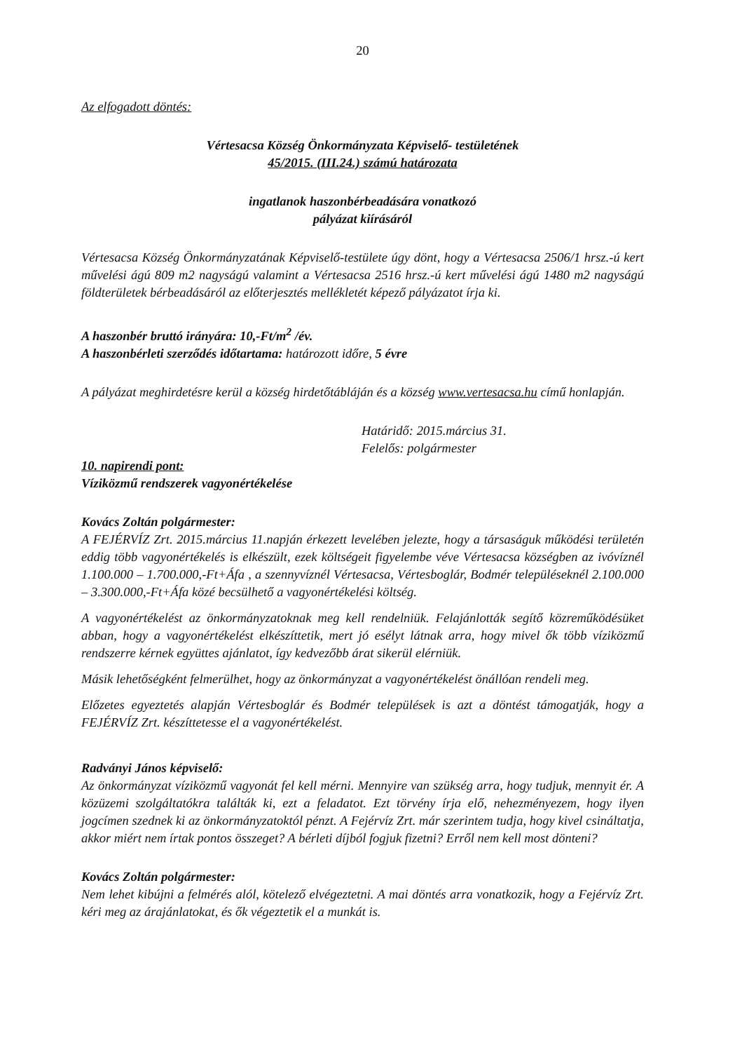20
Az elfogadott döntés:
Vértesacsa Község Önkormányzata Képviselő- testületének
45/2015. (III.24.) számú határozata
ingatlanok haszonbérbeadására vonatkozó
pályázat kiírásáról
Vértesacsa Község Önkormányzatának Képviselő-testülete úgy dönt, hogy a Vértesacsa 2506/1 hrsz.-ú kert művelési ágú 809 m2 nagyságú valamint a Vértesacsa 2516 hrsz.-ú kert művelési ágú 1480 m2 nagyságú földterületek bérbeadásáról az előterjesztés mellékletét képező pályázatot írja ki.
A haszonbér bruttó irányára: 10,-Ft/m<sup>2</sup> /év.
A haszonbérleti szerződés időtartama: határozott időre, 5 évre
A pályázat meghirdetésre kerül a község hirdetőtábláján és a község www.vertesacsa.hu című honlapján.
Határidő: 2015.március 31.
Felelős: polgármester
10. napirendi pont:
Víziközmű rendszerek vagyonértékelése
Kovács Zoltán polgármester:
A FEJÉRVÍZ Zrt. 2015.március 11.napján érkezett levelében jelezte, hogy a társaságuk működési területén eddig több vagyonértékelés is elkészült, ezek költségeit figyelembe véve Vértesacsa községben az ivóvíznél 1.100.000 – 1.700.000,-Ft+Áfa , a szennyvíznél Vértesacsa, Vértesboglár, Bodmér településeknél 2.100.000 – 3.300.000,-Ft+Áfa közé becsülhető a vagyonértékelési költség.
A vagyonértékelést az önkormányzatoknak meg kell rendelniük. Felajánlották segítő közreműködésüket abban, hogy a vagyonértékelést elkészíttetik, mert jó esélyt látnak arra, hogy mivel ők több víziközmű rendszerre kérnek együttes ajánlatot, így kedvezőbb árat sikerül elérniük.
Másik lehetőségként felmerülhet, hogy az önkormányzat a vagyonértékelést önállóan rendeli meg.
Előzetes egyeztetés alapján Vértesboglár és Bodmér települések is azt a döntést támogatják, hogy a FEJÉRVÍZ Zrt. készíttetesse el a vagyonértékelést.
Radványi János képviselő:
Az önkormányzat víziközmű vagyonát fel kell mérni. Mennyire van szükség arra, hogy tudjuk, mennyit ér. A közüzemi szolgáltatókra találták ki, ezt a feladatot. Ezt törvény írja elő, nehezményezem, hogy ilyen jogcímen szednek ki az önkormányzatoktól pénzt. A Fejérvíz Zrt. már szerintem tudja, hogy kivel csináltatja, akkor miért nem írtak pontos összeget? A bérleti díjból fogjuk fizetni? Erről nem kell most dönteni?
Kovács Zoltán polgármester:
Nem lehet kibújni a felmérés alól, kötelező elvégeztetni. A mai döntés arra vonatkozik, hogy a Fejérvíz Zrt. kéri meg az árajánlatokat, és ők végeztetik el a munkát is.